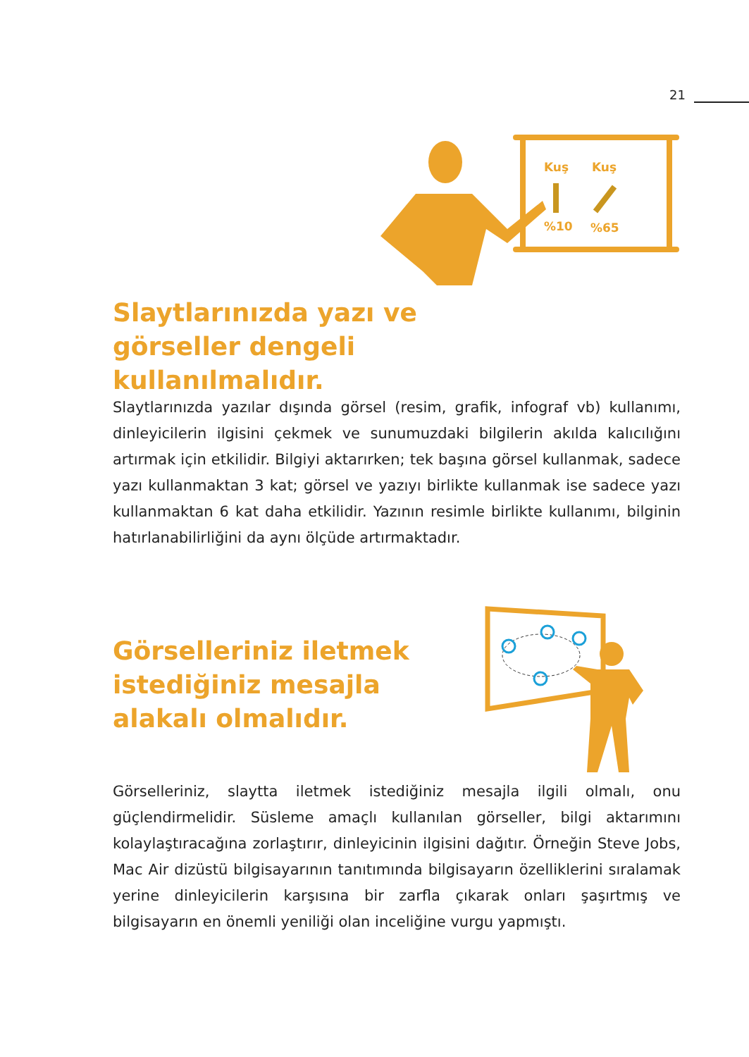21
Kuş
Kuş
%10
%65
Slaytlarınızda yazı ve görseller dengeli kullanılmalıdır.
Slaytlarınızda yazılar dışında görsel (resim, grafik, infograf vb) kullanımı, dinleyicilerin ilgisini çekmek ve sunumuzdaki bilgilerin akılda kalıcılığını artırmak için etkilidir. Bilgiyi aktarırken; tek başına görsel kullanmak, sadece yazı kullanmaktan 3 kat; görsel ve yazıyı birlikte kullanmak ise sadece yazı kullanmaktan 6 kat daha etkilidir. Yazının resimle birlikte kullanımı, bilginin hatırlanabilirliğini da aynı ölçüde artırmaktadır.
Görselleriniz iletmek istediğiniz mesajla alakalı olmalıdır.
Görselleriniz, slaytta iletmek istediğiniz mesajla ilgili olmalı, onu güçlendirmelidir. Süsleme amaçlı kullanılan görseller, bilgi aktarımını kolaylaştıracağına zorlaştırır, dinleyicinin ilgisini dağıtır. Örneğin Steve Jobs, Mac Air dizüstü bilgisayarının tanıtımında bilgisayarın özelliklerini sıralamak yerine dinleyicilerin karşısına bir zarfla çıkarak onları şaşırtmış ve bilgisayarın en önemli yeniliği olan inceliğine vurgu yapmıştı.